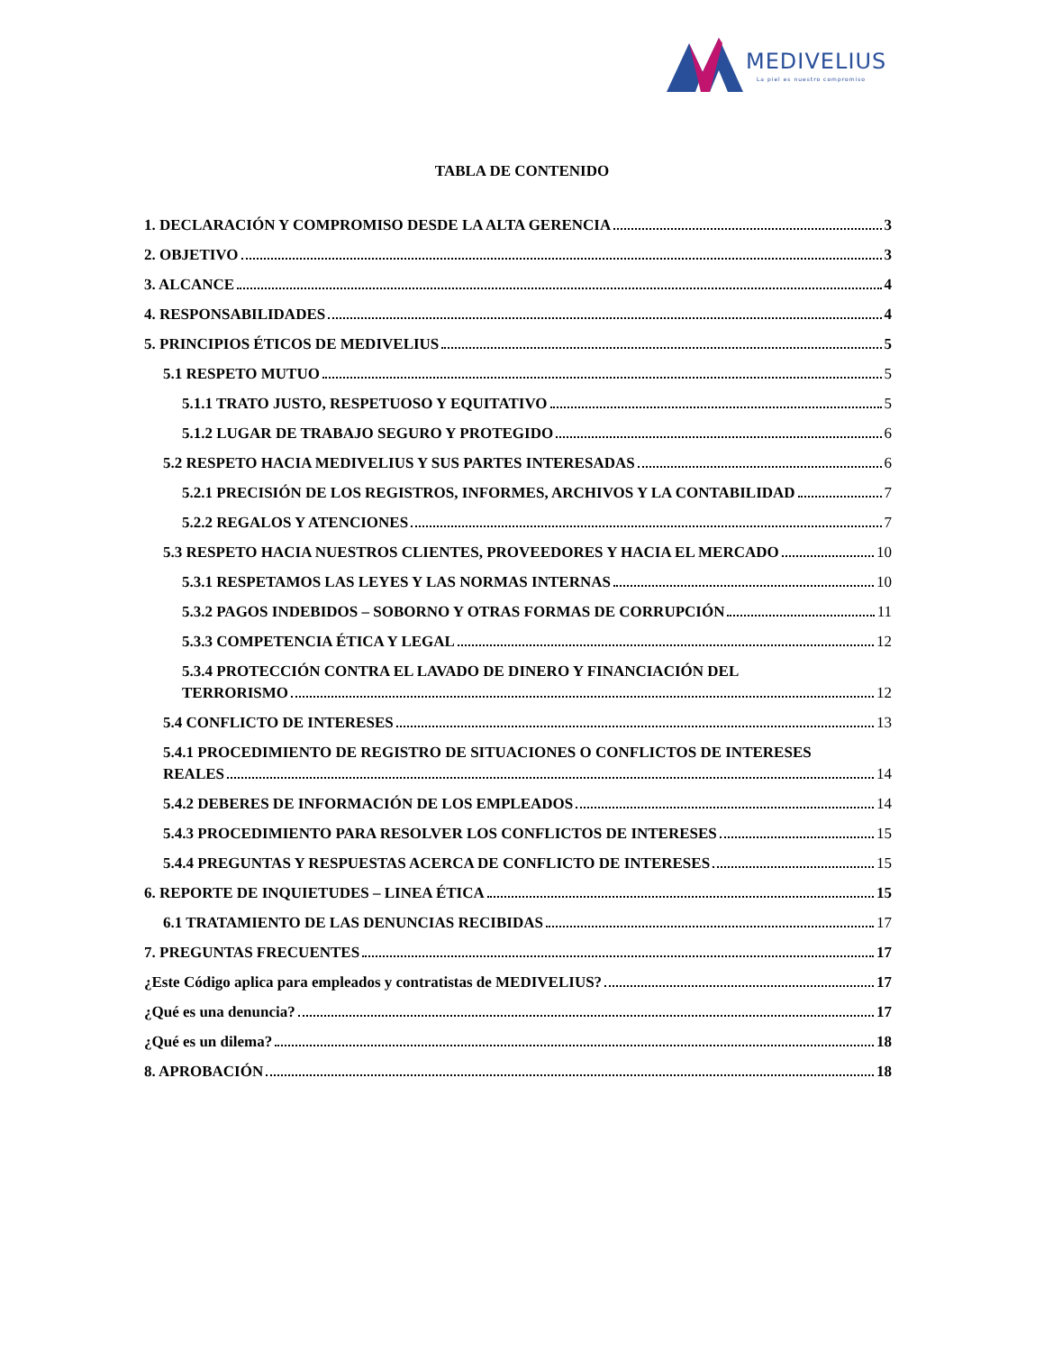MEDIVELIUS
La piel es nuestro compromiso
TABLA DE CONTENIDO
1. DECLARACIÓN Y COMPROMISO DESDE LA ALTA GERENCIA 3
2. OBJETIVO 3
3. ALCANCE 4
4. RESPONSABILIDADES 4
5. PRINCIPIOS ÉTICOS DE MEDIVELIUS 5
5.1 RESPETO MUTUO 5
5.1.1 TRATO JUSTO, RESPETUOSO Y EQUITATIVO 5
5.1.2 LUGAR DE TRABAJO SEGURO Y PROTEGIDO 6
5.2 RESPETO HACIA MEDIVELIUS Y SUS PARTES INTERESADAS 6
5.2.1 PRECISIÓN DE LOS REGISTROS, INFORMES, ARCHIVOS Y LA CONTABILIDAD 7
5.2.2 REGALOS Y ATENCIONES 7
5.3 RESPETO HACIA NUESTROS CLIENTES, PROVEEDORES Y HACIA EL MERCADO 10
5.3.1 RESPETAMOS LAS LEYES Y LAS NORMAS INTERNAS 10
5.3.2 PAGOS INDEBIDOS – SOBORNO Y OTRAS FORMAS DE CORRUPCIÓN 11
5.3.3 COMPETENCIA ÉTICA Y LEGAL 12
5.3.4 PROTECCIÓN CONTRA EL LAVADO DE DINERO Y FINANCIACIÓN DEL
TERRORISMO 12
5.4 CONFLICTO DE INTERESES 13
5.4.1 PROCEDIMIENTO DE REGISTRO DE SITUACIONES O CONFLICTOS DE INTERESES
REALES 14
5.4.2 DEBERES DE INFORMACIÓN DE LOS EMPLEADOS 14
5.4.3 PROCEDIMIENTO PARA RESOLVER LOS CONFLICTOS DE INTERESES 15
5.4.4 PREGUNTAS Y RESPUESTAS ACERCA DE CONFLICTO DE INTERESES 15
6. REPORTE DE INQUIETUDES – LINEA ÉTICA 15
6.1 TRATAMIENTO DE LAS DENUNCIAS RECIBIDAS 17
7. PREGUNTAS FRECUENTES 17
¿Este Código aplica para empleados y contratistas de MEDIVELIUS? 17
¿Qué es una denuncia? 17
¿Qué es un dilema? 18
8. APROBACIÓN 18